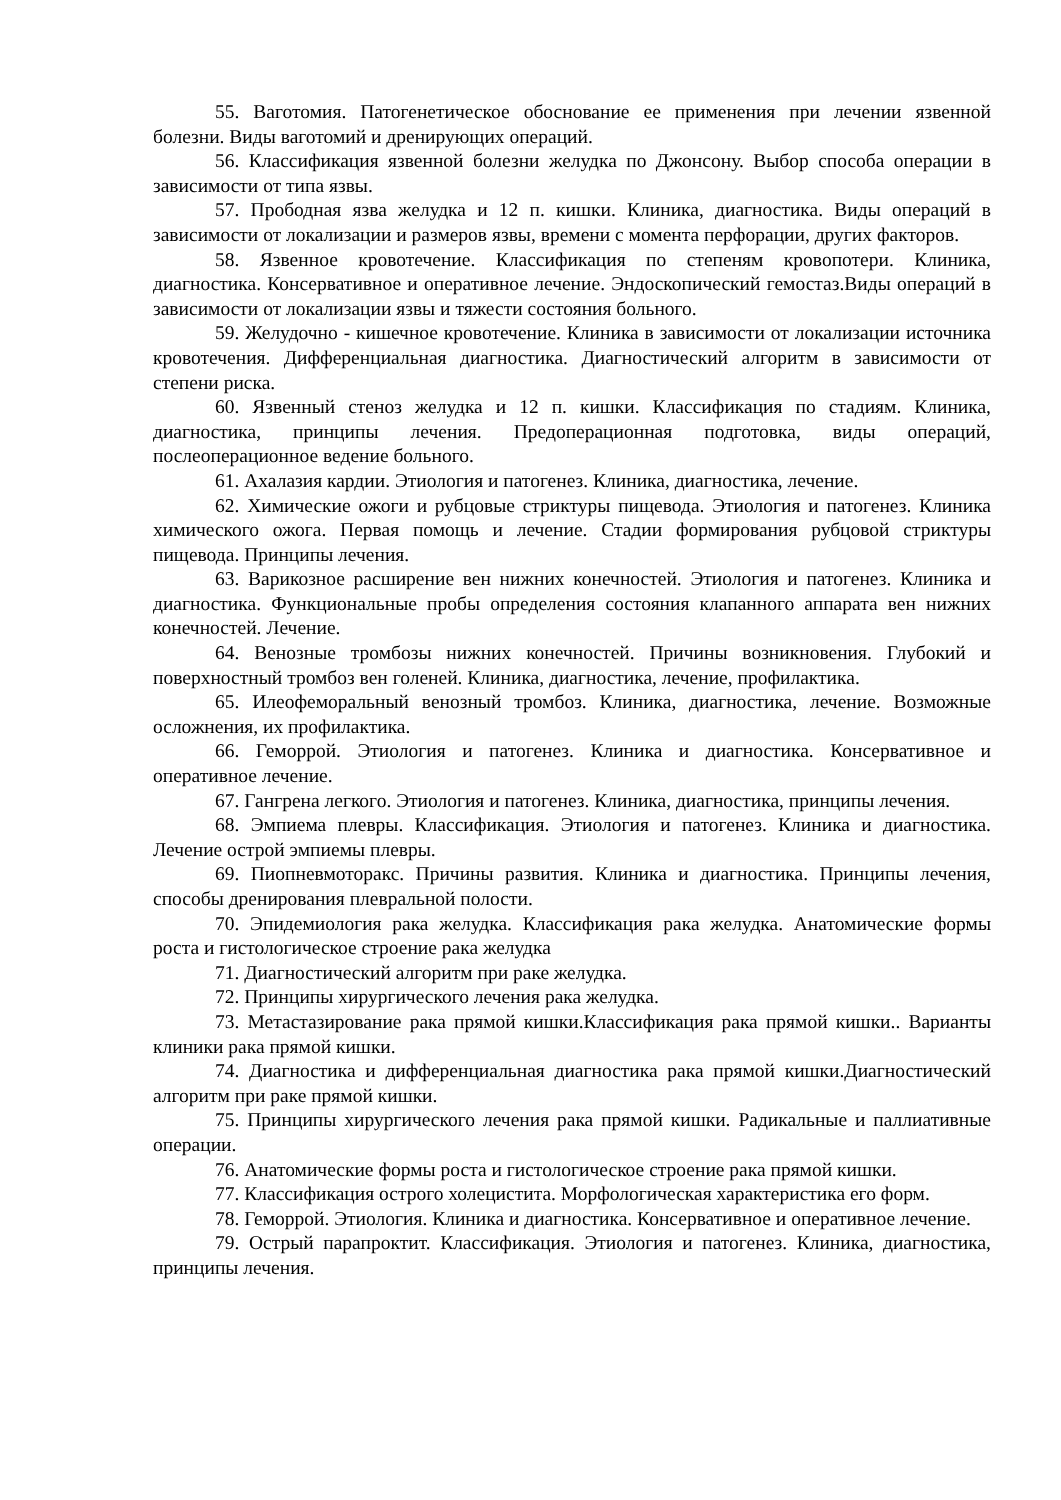55. Ваготомия. Патогенетическое обоснование ее применения при лечении язвенной болезни. Виды ваготомий и дренирующих операций.
56. Классификация язвенной болезни желудка по Джонсону. Выбор способа операции в зависимости от типа язвы.
57. Прободная язва желудка и 12 п. кишки. Клиника, диагностика. Виды операций в зависимости от локализации и размеров язвы, времени с момента перфорации, других факторов.
58. Язвенное кровотечение. Классификация по степеням кровопотери. Клиника, диагностика. Консервативное и оперативное лечение. Эндоскопический гемостаз.Виды операций в зависимости от локализации язвы и тяжести состояния больного.
59. Желудочно - кишечное кровотечение. Клиника в зависимости от локализации источника кровотечения. Дифференциальная диагностика. Диагностический алгоритм в зависимости от степени риска.
60. Язвенный стеноз желудка и 12 п. кишки. Классификация по стадиям. Клиника, диагностика, принципы лечения. Предоперационная подготовка, виды операций, послеоперационное ведение больного.
61. Ахалазия кардии. Этиология и патогенез. Клиника, диагностика, лечение.
62. Химические ожоги и рубцовые стриктуры пищевода. Этиология и патогенез. Клиника химического ожога. Первая помощь и лечение. Стадии формирования рубцовой стриктуры пищевода. Принципы лечения.
63. Варикозное расширение вен нижних конечностей. Этиология и патогенез. Клиника и диагностика. Функциональные пробы определения состояния клапанного аппарата вен нижних конечностей. Лечение.
64. Венозные тромбозы нижних конечностей. Причины возникновения. Глубокий и поверхностный тромбоз вен голеней. Клиника, диагностика, лечение, профилактика.
65. Илеофеморальный венозный тромбоз. Клиника, диагностика, лечение. Возможные осложнения, их профилактика.
66. Геморрой. Этиология и патогенез. Клиника и диагностика. Консервативное и оперативное лечение.
67. Гангрена легкого. Этиология и патогенез. Клиника, диагностика, принципы лечения.
68. Эмпиема плевры. Классификация. Этиология и патогенез. Клиника и диагностика. Лечение острой эмпиемы плевры.
69. Пиопневмоторакс. Причины развития. Клиника и диагностика. Принципы лечения, способы дренирования плевральной полости.
70. Эпидемиология рака желудка. Классификация рака желудка. Анатомические формы роста и гистологическое строение рака желудка
71. Диагностический алгоритм при раке желудка.
72. Принципы хирургического лечения рака желудка.
73. Метастазирование рака прямой кишки.Классификация рака прямой кишки.. Варианты клиники рака прямой кишки.
74. Диагностика и дифференциальная диагностика рака прямой кишки.Диагностический алгоритм при раке прямой кишки.
75. Принципы хирургического лечения рака прямой кишки. Радикальные и паллиативные операции.
76. Анатомические формы роста и гистологическое строение рака прямой кишки.
77. Классификация острого холецистита. Морфологическая характеристика его форм.
78. Геморрой. Этиология. Клиника и диагностика. Консервативное и оперативное лечение.
79. Острый парапроктит. Классификация. Этиология и патогенез. Клиника, диагностика, принципы лечения.